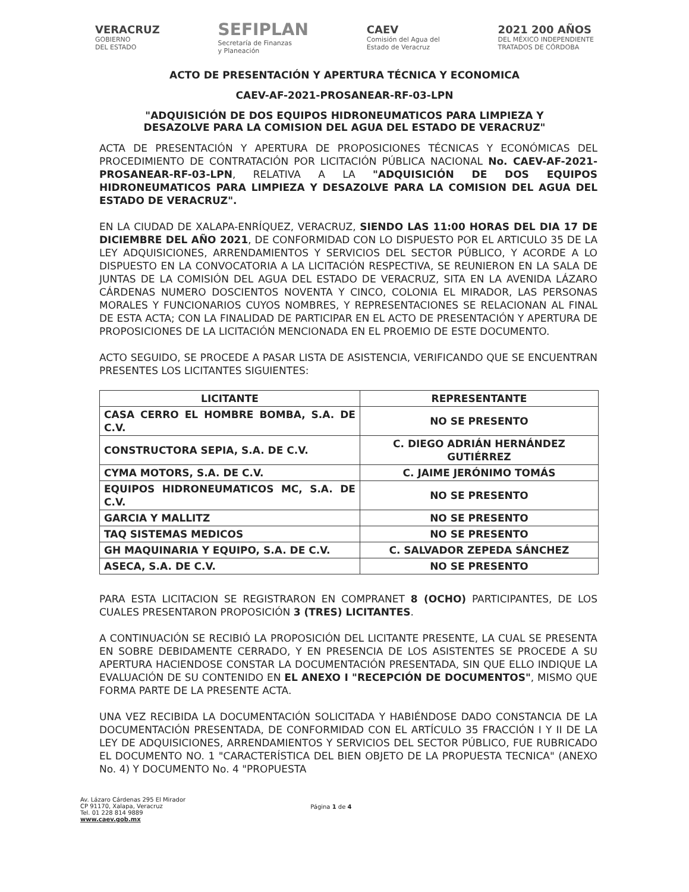VERACRUZ
GOBIERNO
DEL ESTADO
SEFIPLAN
Secretaría de Finanzas
y Planeación
CAEV
Comisión del Agua del
Estado de Veracruz
2021 200 AÑOS
DEL MÉXICO INDEPENDIENTE
TRATADOS DE CÓRDOBA
ACTO DE PRESENTACIÓN Y APERTURA TÉCNICA Y ECONOMICA
CAEV-AF-2021-PROSANEAR-RF-03-LPN
"ADQUISICIÓN DE DOS EQUIPOS HIDRONEUMATICOS PARA LIMPIEZA Y
DESAZOLVE PARA LA COMISION DEL AGUA DEL ESTADO DE VERACRUZ"
ACTA DE PRESENTACIÓN Y APERTURA DE PROPOSICIONES TÉCNICAS Y ECONÓMICAS DEL PROCEDIMIENTO DE CONTRATACIÓN POR LICITACIÓN PÚBLICA NACIONAL No. CAEV-AF-2021-PROSANEAR-RF-03-LPN, RELATIVA A LA "ADQUISICIÓN DE DOS EQUIPOS HIDRONEUMATICOS PARA LIMPIEZA Y DESAZOLVE PARA LA COMISION DEL AGUA DEL ESTADO DE VERACRUZ".
EN LA CIUDAD DE XALAPA-ENRÍQUEZ, VERACRUZ, SIENDO LAS 11:00 HORAS DEL DIA 17 DE DICIEMBRE DEL AÑO 2021, DE CONFORMIDAD CON LO DISPUESTO POR EL ARTICULO 35 DE LA LEY ADQUISICIONES, ARRENDAMIENTOS Y SERVICIOS DEL SECTOR PÚBLICO, Y ACORDE A LO DISPUESTO EN LA CONVOCATORIA A LA LICITACIÓN RESPECTIVA, SE REUNIERON EN LA SALA DE JUNTAS DE LA COMISIÓN DEL AGUA DEL ESTADO DE VERACRUZ, SITA EN LA AVENIDA LÁZARO CÁRDENAS NUMERO DOSCIENTOS NOVENTA Y CINCO, COLONIA EL MIRADOR, LAS PERSONAS MORALES Y FUNCIONARIOS CUYOS NOMBRES, Y REPRESENTACIONES SE RELACIONAN AL FINAL DE ESTA ACTA; CON LA FINALIDAD DE PARTICIPAR EN EL ACTO DE PRESENTACIÓN Y APERTURA DE PROPOSICIONES DE LA LICITACIÓN MENCIONADA EN EL PROEMIO DE ESTE DOCUMENTO.
ACTO SEGUIDO, SE PROCEDE A PASAR LISTA DE ASISTENCIA, VERIFICANDO QUE SE ENCUENTRAN PRESENTES LOS LICITANTES SIGUIENTES:
| LICITANTE | REPRESENTANTE |
| --- | --- |
| CASA CERRO EL HOMBRE BOMBA, S.A. DE C.V. | NO SE PRESENTO |
| CONSTRUCTORA SEPIA, S.A. DE C.V. | C. DIEGO ADRIÁN HERNÁNDEZ GUTIÉRREZ |
| CYMA MOTORS, S.A. DE C.V. | C. JAIME JERÓNIMO TOMÁS |
| EQUIPOS HIDRONEUMATICOS MC, S.A. DE C.V. | NO SE PRESENTO |
| GARCIA Y MALLITZ | NO SE PRESENTO |
| TAQ SISTEMAS MEDICOS | NO SE PRESENTO |
| GH MAQUINARIA Y EQUIPO, S.A. DE C.V. | C. SALVADOR ZEPEDA SÁNCHEZ |
| ASECA, S.A. DE C.V. | NO SE PRESENTO |
PARA ESTA LICITACION SE REGISTRARON EN COMPRANET 8 (OCHO) PARTICIPANTES, DE LOS CUALES PRESENTARON PROPOSICIÓN 3 (TRES) LICITANTES.
A CONTINUACIÓN SE RECIBIÓ LA PROPOSICIÓN DEL LICITANTE PRESENTE, LA CUAL SE PRESENTA EN SOBRE DEBIDAMENTE CERRADO, Y EN PRESENCIA DE LOS ASISTENTES SE PROCEDE A SU APERTURA HACIENDOSE CONSTAR LA DOCUMENTACIÓN PRESENTADA, SIN QUE ELLO INDIQUE LA EVALUACIÓN DE SU CONTENIDO EN EL ANEXO I "RECEPCIÓN DE DOCUMENTOS", MISMO QUE FORMA PARTE DE LA PRESENTE ACTA.
UNA VEZ RECIBIDA LA DOCUMENTACIÓN SOLICITADA Y HABIÉNDOSE DADO CONSTANCIA DE LA DOCUMENTACIÓN PRESENTADA, DE CONFORMIDAD CON EL ARTÍCULO 35 FRACCIÓN I Y II DE LA LEY DE ADQUISICIONES, ARRENDAMIENTOS Y SERVICIOS DEL SECTOR PÚBLICO, FUE RUBRICADO EL DOCUMENTO NO. 1 "CARACTERÍSTICA DEL BIEN OBJETO DE LA PROPUESTA TECNICA" (ANEXO No. 4) Y DOCUMENTO No. 4 "PROPUESTA
Av. Lázaro Cárdenas 295 El Mirador
CP 91170, Xalapa, Veracruz
Tel. 01 228 814 9889
www.caev.gob.mx
Página 1 de 4